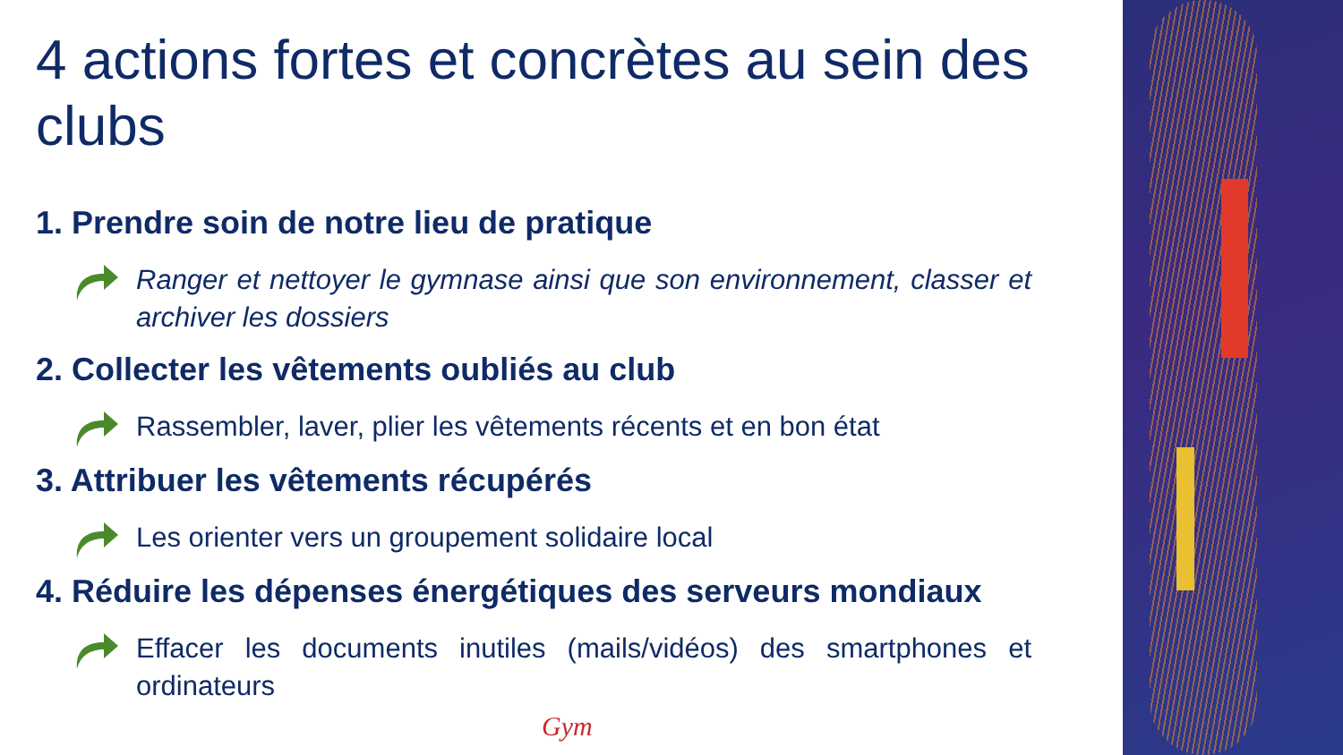4 actions fortes et concrètes au sein des clubs
1. Prendre soin de notre lieu de pratique
Ranger et nettoyer le gymnase ainsi que son environnement, classer et archiver les dossiers
2. Collecter les vêtements oubliés au club
Rassembler, laver, plier les vêtements récents et en bon état
3. Attribuer les vêtements récupérés
Les orienter vers un groupement solidaire local
4. Réduire les dépenses énergétiques des serveurs mondiaux
Effacer les documents inutiles (mails/vidéos) des smartphones et ordinateurs
Gym